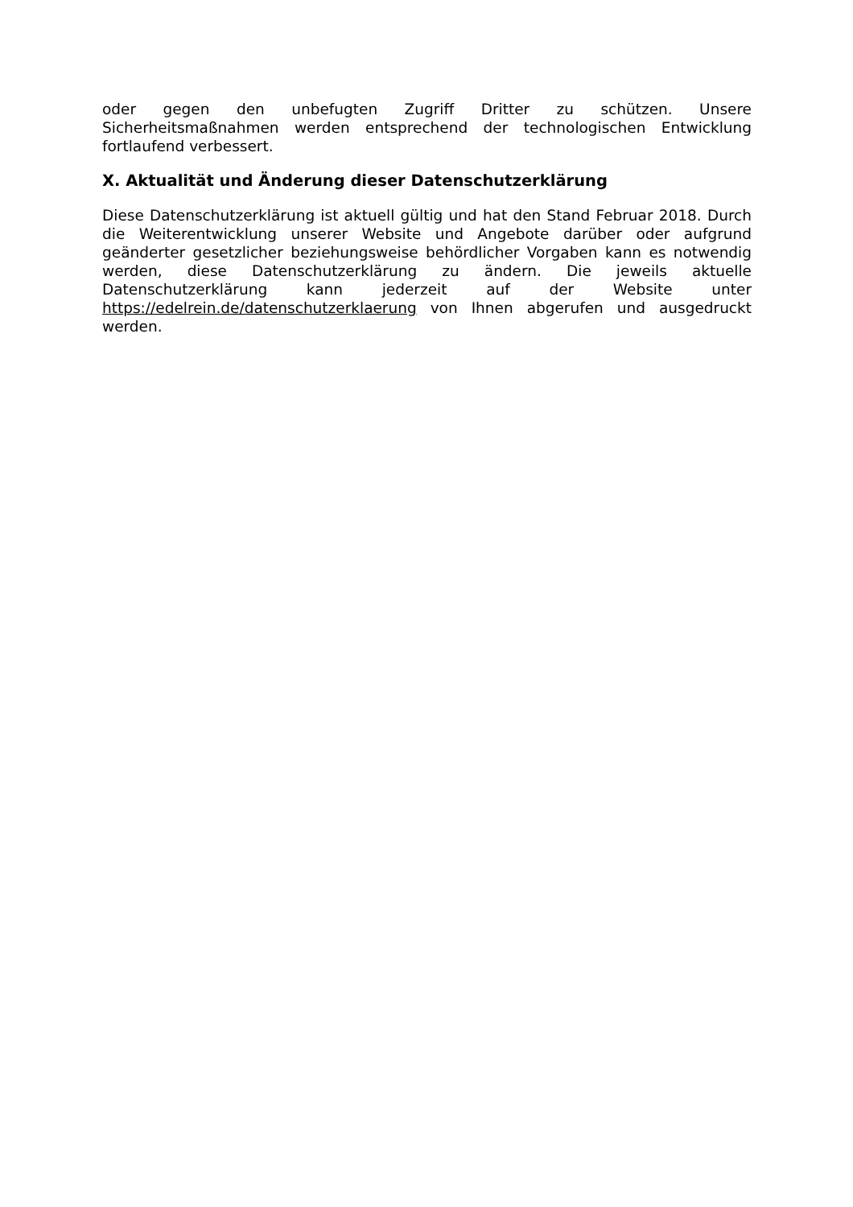oder gegen den unbefugten Zugriff Dritter zu schützen. Unsere Sicherheitsmaßnahmen werden entsprechend der technologischen Entwicklung fortlaufend verbessert.
X. Aktualität und Änderung dieser Datenschutzerklärung
Diese Datenschutzerklärung ist aktuell gültig und hat den Stand Februar 2018. Durch die Weiterentwicklung unserer Website und Angebote darüber oder aufgrund geänderter gesetzlicher beziehungsweise behördlicher Vorgaben kann es notwendig werden, diese Datenschutzerklärung zu ändern. Die jeweils aktuelle Datenschutzerklärung kann jederzeit auf der Website unter https://edelrein.de/datenschutzerklaerung von Ihnen abgerufen und ausgedruckt werden.